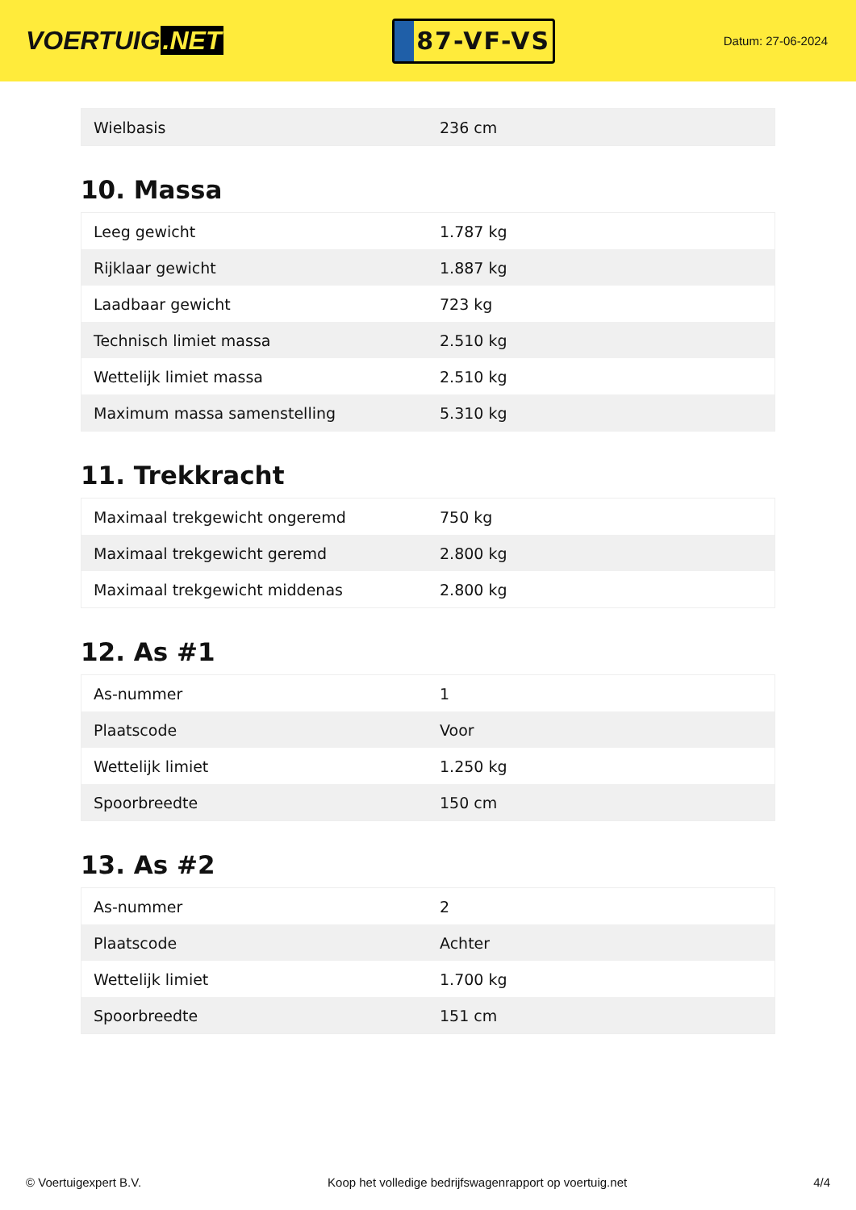VOERTUIG.NET
87-VF-VS
Datum: 27-06-2024
| Wielbasis | 236 cm |
10. Massa
| Leeg gewicht | 1.787 kg |
| Rijklaar gewicht | 1.887 kg |
| Laadbaar gewicht | 723 kg |
| Technisch limiet massa | 2.510 kg |
| Wettelijk limiet massa | 2.510 kg |
| Maximum massa samenstelling | 5.310 kg |
11. Trekkracht
| Maximaal trekgewicht ongeremd | 750 kg |
| Maximaal trekgewicht geremd | 2.800 kg |
| Maximaal trekgewicht middenas | 2.800 kg |
12. As #1
| As-nummer | 1 |
| Plaatscode | Voor |
| Wettelijk limiet | 1.250 kg |
| Spoorbreedte | 150 cm |
13. As #2
| As-nummer | 2 |
| Plaatscode | Achter |
| Wettelijk limiet | 1.700 kg |
| Spoorbreedte | 151 cm |
© Voertuigexpert B.V. Koop het volledige bedrijfswagenrapport op voertuig.net 4/4